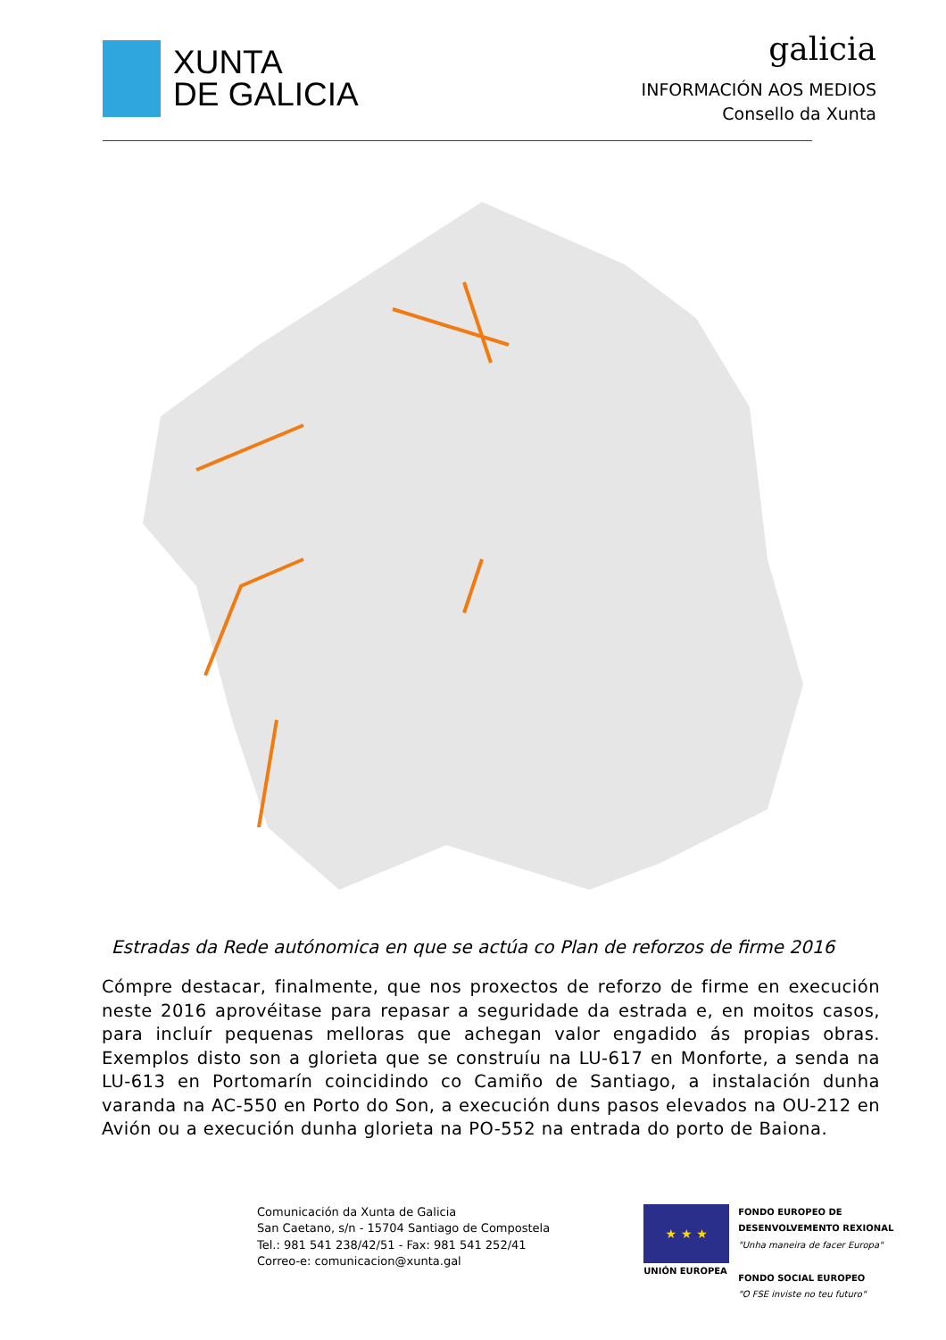XUNTA
DE GALICIA
galicia
INFORMACIÓN AOS MEDIOS
Consello da Xunta
Estradas da Rede autónomica en que se actúa co Plan de reforzos de firme 2016
Cómpre destacar, finalmente, que nos proxectos de reforzo de firme en execución neste 2016 aprovéitase para repasar a seguridade da estrada e, en moitos casos, para incluír pequenas melloras que achegan valor engadido ás propias obras. Exemplos disto son a glorieta que se construíu na LU-617 en Monforte, a senda na LU-613 en Portomarín coincidindo co Camiño de Santiago, a instalación dunha varanda na AC-550 en Porto do Son, a execución duns pasos elevados na OU-212 en Avión ou a execución dunha glorieta na PO-552 na entrada do porto de Baiona.
Comunicación da Xunta de Galicia
San Caetano, s/n - 15704 Santiago de Compostela
Tel.: 981 541 238/42/51 - Fax: 981 541 252/41
Correo-e: comunicacion@xunta.gal
★ ★ ★
UNIÓN EUROPEA
FONDO EUROPEO DE
DESENVOLVEMENTO REXIONAL
"Unha maneira de facer Europa"
FONDO SOCIAL EUROPEO
"O FSE inviste no teu futuro"